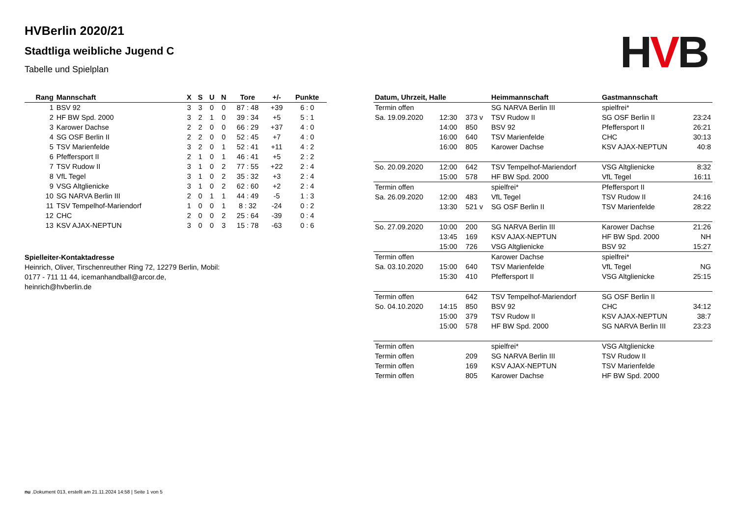HVB
HVBerlin 2020/21
Stadtliga weibliche Jugend C
Tabelle und Spielplan
| Rang | Mannschaft | X | S | U | N | Tore | +/- | Punkte |
| --- | --- | --- | --- | --- | --- | --- | --- | --- |
| 1 | BSV 92 | 3 | 3 | 0 | 0 | 87 : 48 | +39 | 6 : 0 |
| 2 | HF BW Spd. 2000 | 3 | 2 | 1 | 0 | 39 : 34 | +5 | 5 : 1 |
| 3 | Karower Dachse | 2 | 2 | 0 | 0 | 66 : 29 | +37 | 4 : 0 |
| 4 | SG OSF Berlin II | 2 | 2 | 0 | 0 | 52 : 45 | +7 | 4 : 0 |
| 5 | TSV Marienfelde | 3 | 2 | 0 | 1 | 52 : 41 | +11 | 4 : 2 |
| 6 | Pfeffersport II | 2 | 1 | 0 | 1 | 46 : 41 | +5 | 2 : 2 |
| 7 | TSV Rudow II | 3 | 1 | 0 | 2 | 77 : 55 | +22 | 2 : 4 |
| 8 | VfL Tegel | 3 | 1 | 0 | 2 | 35 : 32 | +3 | 2 : 4 |
| 9 | VSG Altglienicke | 3 | 1 | 0 | 2 | 62 : 60 | +2 | 2 : 4 |
| 10 | SG NARVA Berlin III | 2 | 0 | 1 | 1 | 44 : 49 | -5 | 1 : 3 |
| 11 | TSV Tempelhof-Mariendorf | 1 | 0 | 0 | 1 | 8 : 32 | -24 | 0 : 2 |
| 12 | CHC | 2 | 0 | 0 | 2 | 25 : 64 | -39 | 0 : 4 |
| 13 | KSV AJAX-NEPTUN | 3 | 0 | 0 | 3 | 15 : 78 | -63 | 0 : 6 |
Spielleiter-Kontaktadresse
Heinrich, Oliver, Tirschenreuther Ring 72, 12279 Berlin, Mobil: 0177 - 711 11 44, icemanhandball@arcor.de, heinrich@hvberlin.de
| Datum, Uhrzeit, Halle | | | Heimmannschaft | Gastmannschaft | |
| --- | --- | --- | --- | --- | --- |
| Termin offen | | | SG NARVA Berlin III | spielfrei* | |
| Sa. 19.09.2020 | 12:30 | 373 v | TSV Rudow II | SG OSF Berlin II | 23:24 |
| | 14:00 | 850 | BSV 92 | Pfeffersport II | 26:21 |
| | 16:00 | 640 | TSV Marienfelde | CHC | 30:13 |
| | 16:00 | 805 | Karower Dachse | KSV AJAX-NEPTUN | 40:8 |
| So. 20.09.2020 | 12:00 | 642 | TSV Tempelhof-Mariendorf | VSG Altglienicke | 8:32 |
| | 15:00 | 578 | HF BW Spd. 2000 | VfL Tegel | 16:11 |
| Termin offen | | | spielfrei* | Pfeffersport II | |
| Sa. 26.09.2020 | 12:00 | 483 | VfL Tegel | TSV Rudow II | 24:16 |
| | 13:30 | 521 v | SG OSF Berlin II | TSV Marienfelde | 28:22 |
| So. 27.09.2020 | 10:00 | 200 | SG NARVA Berlin III | Karower Dachse | 21:26 |
| | 13:45 | 169 | KSV AJAX-NEPTUN | HF BW Spd. 2000 | NH |
| | 15:00 | 726 | VSG Altglienicke | BSV 92 | 15:27 |
| Termin offen | | | Karower Dachse | spielfrei* | |
| Sa. 03.10.2020 | 15:00 | 640 | TSV Marienfelde | VfL Tegel | NG |
| | 15:30 | 410 | Pfeffersport II | VSG Altglienicke | 25:15 |
| Termin offen | | 642 | TSV Tempelhof-Mariendorf | SG OSF Berlin II | |
| So. 04.10.2020 | 14:15 | 850 | BSV 92 | CHC | 34:12 |
| | 15:00 | 379 | TSV Rudow II | KSV AJAX-NEPTUN | 38:7 |
| | 15:00 | 578 | HF BW Spd. 2000 | SG NARVA Berlin III | 23:23 |
| Termin offen | | | spielfrei* | VSG Altglienicke | |
| Termin offen | | 209 | SG NARVA Berlin III | TSV Rudow II | |
| Termin offen | | 169 | KSV AJAX-NEPTUN | TSV Marienfelde | |
| Termin offen | | 805 | Karower Dachse | HF BW Spd. 2000 | |
nu .Dokument 013, erstellt am 21.11.2024 14:58 | Seite 1 von 5